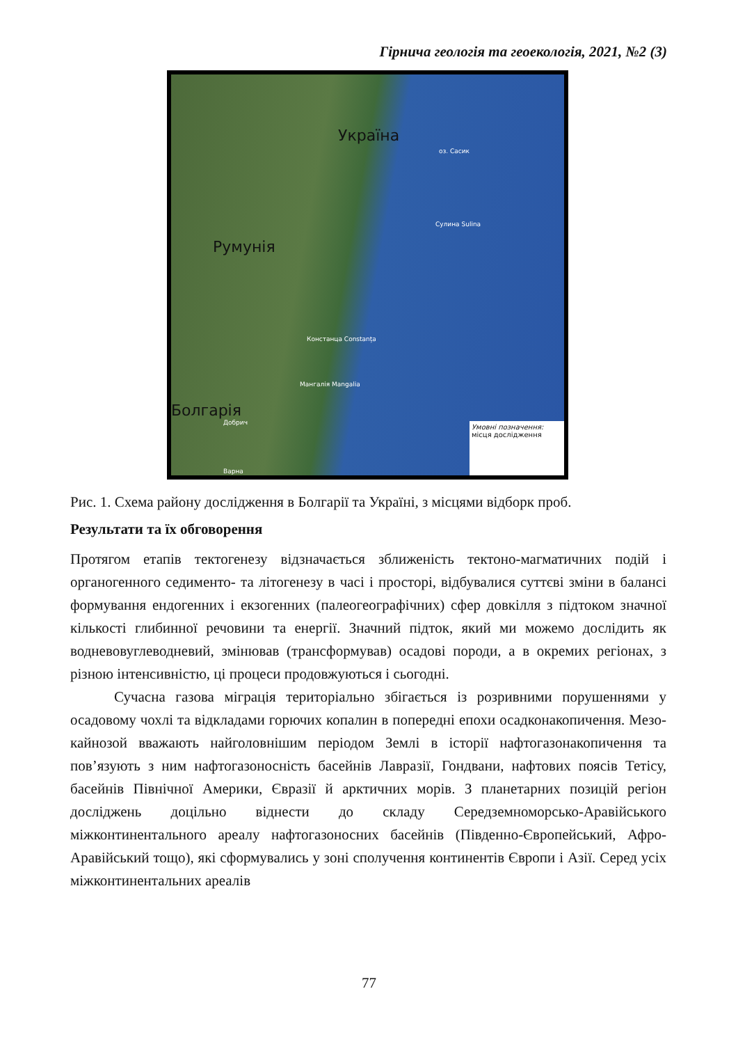Гірнича геологія та геоекологія, 2021, №2 (3)
Україна
Румунія
Болгарія
Сулина Sulina
Констанца Constanța
Мангалія Mangalia
Добрич
Варна
оз. Сасик
Умовні позначення:
місця дослідження
Рис. 1. Схема району дослідження в Болгарії та Україні, з місцями відборк проб.
Результати та їх обговорення
Протягом етапів тектогенезу відзначається зближеність тектоно-магматичних подій і органогенного седименто- та літогенезу в часі і просторі, відбувалися суттєві зміни в балансі формування ендогенних і екзогенних (палеогеографічних) сфер довкілля з підтоком значної кількості глибинної речовини та енергії. Значний підток, який ми можемо дослідить як водневовуглеводневий, змінював (трансформував) осадові породи, а в окремих регіонах, з різною інтенсивністю, ці процеси продовжуються і сьогодні.
Сучасна газова міграція територіально збігається із розривними порушеннями у осадовому чохлі та відкладами горючих копалин в попередні епохи осадконакопичення. Мезо-кайнозой вважають найголовнішим періодом Землі в історії нафтогазонакопичення та пов’язують з ним нафтогазоносність басейнів Лавразії, Гондвани, нафтових поясів Тетісу, басейнів Північної Америки, Євразії й арктичних морів. З планетарних позицій регіон досліджень доцільно віднести до складу Середземноморсько-Аравійського міжконтинентального ареалу нафтогазоносних басейнів (Південно-Європейський, Афро-Аравійський тощо), які сформувались у зоні сполучення континентів Європи і Азії. Серед усіх міжконтинентальних ареалів
77